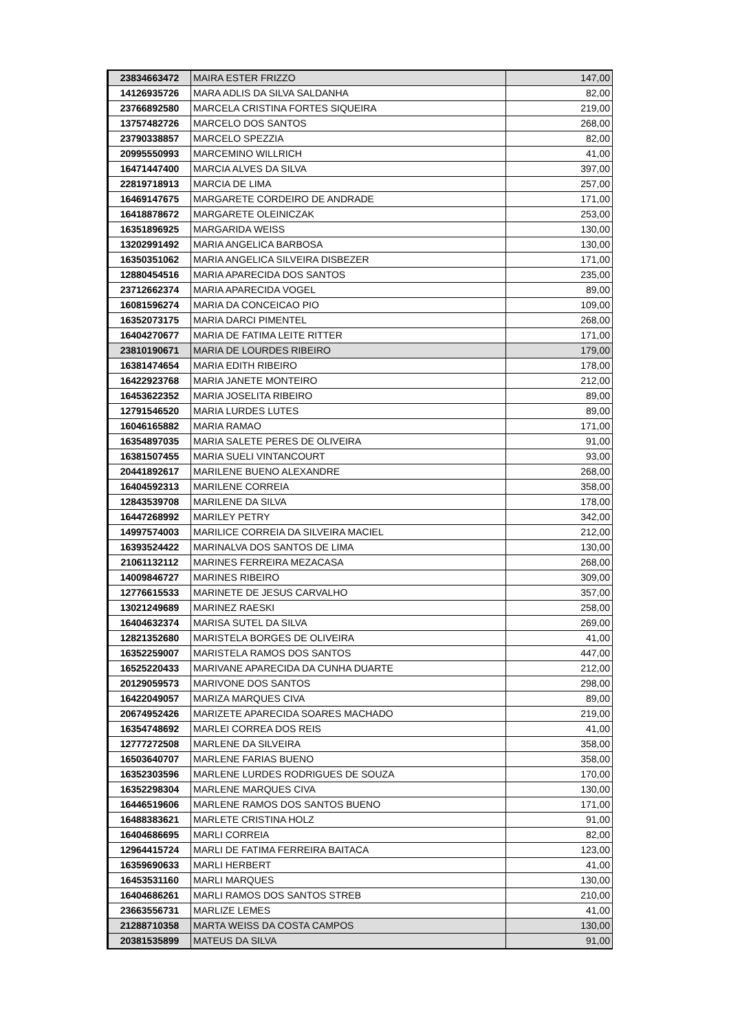| 23834663472 | MAIRA ESTER FRIZZO | 147,00 |
| 14126935726 | MARA ADLIS DA SILVA SALDANHA | 82,00 |
| 23766892580 | MARCELA CRISTINA FORTES SIQUEIRA | 219,00 |
| 13757482726 | MARCELO DOS SANTOS | 268,00 |
| 23790338857 | MARCELO SPEZZIA | 82,00 |
| 20995550993 | MARCEMINO WILLRICH | 41,00 |
| 16471447400 | MARCIA ALVES DA SILVA | 397,00 |
| 22819718913 | MARCIA DE LIMA | 257,00 |
| 16469147675 | MARGARETE CORDEIRO DE ANDRADE | 171,00 |
| 16418878672 | MARGARETE OLEINICZAK | 253,00 |
| 16351896925 | MARGARIDA WEISS | 130,00 |
| 13202991492 | MARIA ANGELICA BARBOSA | 130,00 |
| 16350351062 | MARIA ANGELICA SILVEIRA DISBEZER | 171,00 |
| 12880454516 | MARIA APARECIDA DOS SANTOS | 235,00 |
| 23712662374 | MARIA APARECIDA VOGEL | 89,00 |
| 16081596274 | MARIA DA CONCEICAO PIO | 109,00 |
| 16352073175 | MARIA DARCI PIMENTEL | 268,00 |
| 16404270677 | MARIA DE FATIMA LEITE RITTER | 171,00 |
| 23810190671 | MARIA DE LOURDES RIBEIRO | 179,00 |
| 16381474654 | MARIA EDITH RIBEIRO | 178,00 |
| 16422923768 | MARIA JANETE MONTEIRO | 212,00 |
| 16453622352 | MARIA JOSELITA RIBEIRO | 89,00 |
| 12791546520 | MARIA LURDES LUTES | 89,00 |
| 16046165882 | MARIA RAMAO | 171,00 |
| 16354897035 | MARIA SALETE PERES DE OLIVEIRA | 91,00 |
| 16381507455 | MARIA SUELI VINTANCOURT | 93,00 |
| 20441892617 | MARILENE BUENO ALEXANDRE | 268,00 |
| 16404592313 | MARILENE CORREIA | 358,00 |
| 12843539708 | MARILENE DA SILVA | 178,00 |
| 16447268992 | MARILEY PETRY | 342,00 |
| 14997574003 | MARILICE CORREIA DA SILVEIRA MACIEL | 212,00 |
| 16393524422 | MARINALVA DOS SANTOS DE LIMA | 130,00 |
| 21061132112 | MARINES FERREIRA MEZACASA | 268,00 |
| 14009846727 | MARINES RIBEIRO | 309,00 |
| 12776615533 | MARINETE DE JESUS CARVALHO | 357,00 |
| 13021249689 | MARINEZ RAESKI | 258,00 |
| 16404632374 | MARISA SUTEL DA SILVA | 269,00 |
| 12821352680 | MARISTELA BORGES DE OLIVEIRA | 41,00 |
| 16352259007 | MARISTELA RAMOS DOS SANTOS | 447,00 |
| 16525220433 | MARIVANE APARECIDA DA CUNHA DUARTE | 212,00 |
| 20129059573 | MARIVONE DOS SANTOS | 298,00 |
| 16422049057 | MARIZA MARQUES CIVA | 89,00 |
| 20674952426 | MARIZETE APARECIDA SOARES MACHADO | 219,00 |
| 16354748692 | MARLEI CORREA DOS REIS | 41,00 |
| 12777272508 | MARLENE DA SILVEIRA | 358,00 |
| 16503640707 | MARLENE FARIAS BUENO | 358,00 |
| 16352303596 | MARLENE LURDES RODRIGUES DE SOUZA | 170,00 |
| 16352298304 | MARLENE MARQUES CIVA | 130,00 |
| 16446519606 | MARLENE RAMOS DOS SANTOS BUENO | 171,00 |
| 16488383621 | MARLETE CRISTINA HOLZ | 91,00 |
| 16404686695 | MARLI CORREIA | 82,00 |
| 12964415724 | MARLI DE FATIMA FERREIRA BAITACA | 123,00 |
| 16359690633 | MARLI HERBERT | 41,00 |
| 16453531160 | MARLI MARQUES | 130,00 |
| 16404686261 | MARLI RAMOS DOS SANTOS STREB | 210,00 |
| 23663556731 | MARLIZE LEMES | 41,00 |
| 21288710358 | MARTA WEISS DA COSTA CAMPOS | 130,00 |
| 20381535899 | MATEUS DA SILVA | 91,00 |